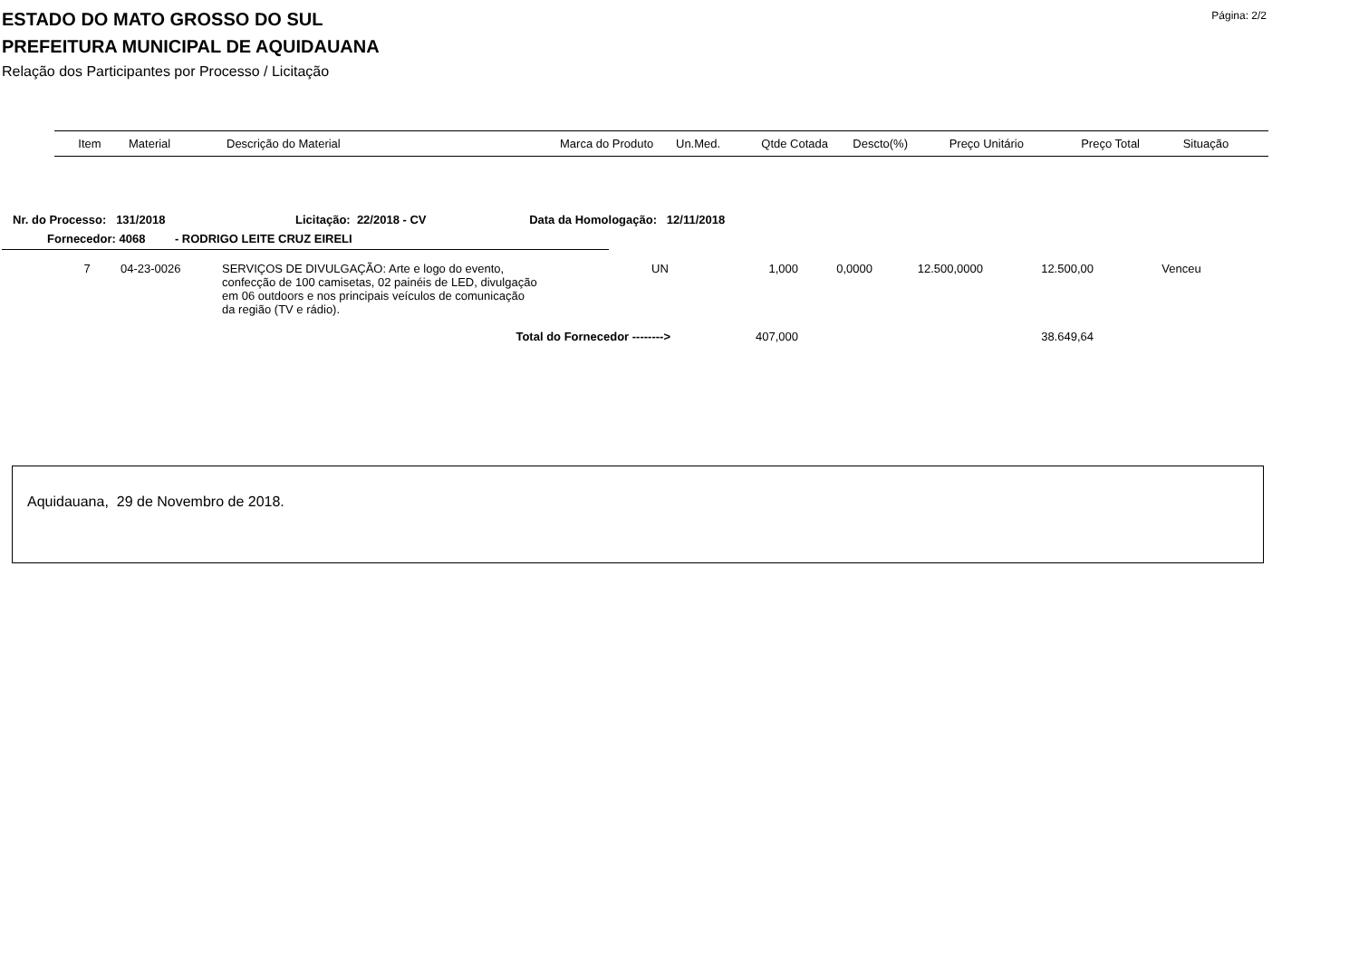ESTADO DO MATO GROSSO DO SUL
PREFEITURA MUNICIPAL DE AQUIDAUANA
Relação dos Participantes por Processo / Licitação
Página: 2/2
| Item | Material | Descrição do Material | Marca do Produto | Un.Med. | Qtde Cotada | Descto(%) | Preço Unitário | Preço Total | Situação |
| --- | --- | --- | --- | --- | --- | --- | --- | --- | --- |
Nr. do Processo: 131/2018 Licitação: 22/2018 - CV Data da Homologação: 12/11/2018
Fornecedor: 4068 - RODRIGO LEITE CRUZ EIRELI
| 7 | 04-23-0026 | SERVIÇOS DE DIVULGAÇÃO: Arte e logo do evento, confecção de 100 camisetas, 02 painéis de LED, divulgação em 06 outdoors e nos principais veículos de comunicação da região (TV e rádio). | | UN | 1,000 | 0,0000 | 12.500,0000 | 12.500,00 | Venceu |
| Total do Fornecedor --------> | | | | | 407,000 | | | 38.649,64 | |
Aquidauana, 29 de Novembro de 2018.